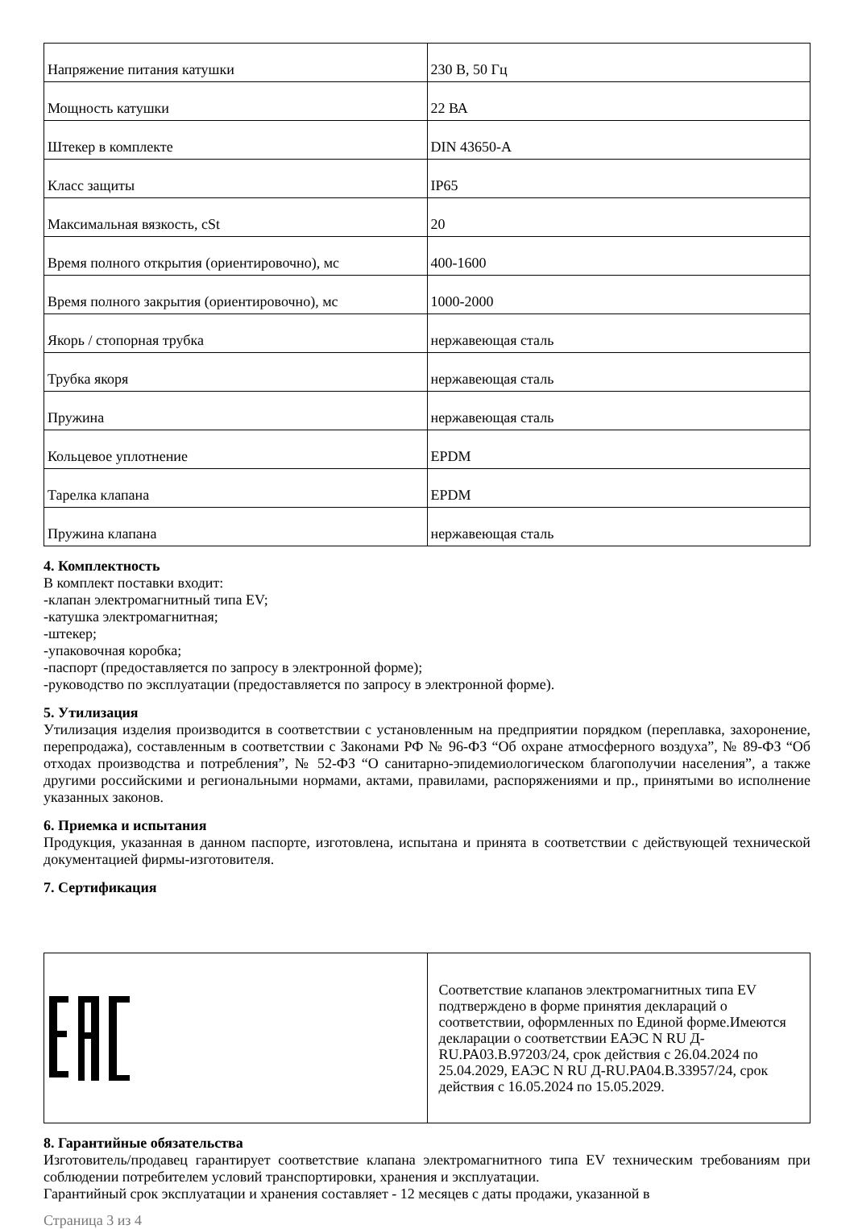| Напряжение питания катушки | 230 В, 50 Гц |
| Мощность катушки | 22 ВА |
| Штекер в комплекте | DIN 43650-A |
| Класс защиты | IP65 |
| Максимальная вязкость, cSt | 20 |
| Время полного открытия (ориентировочно), мс | 400-1600 |
| Время полного закрытия (ориентировочно), мс | 1000-2000 |
| Якорь / стопорная трубка | нержавеющая сталь |
| Трубка якоря | нержавеющая сталь |
| Пружина | нержавеющая сталь |
| Кольцевое уплотнение | EPDM |
| Тарелка клапана | EPDM |
| Пружина клапана | нержавеющая сталь |
4. Комплектность
В комплект поставки входит:
-клапан электромагнитный типа EV;
-катушка электромагнитная;
-штекер;
-упаковочная коробка;
-паспорт (предоставляется по запросу в электронной форме);
-руководство по эксплуатации (предоставляется по запросу в электронной форме).
5. Утилизация
Утилизация изделия производится в соответствии с установленным на предприятии порядком (переплавка, захоронение, перепродажа), составленным в соответствии с Законами РФ № 96-ФЗ “Об охране атмосферного воздуха”, № 89-ФЗ “Об отходах производства и потребления”, № 52-ФЗ “О санитарно-эпидемиологическом благополучии населения”, а также другими российскими и региональными нормами, актами, правилами, распоряжениями и пр., принятыми во исполнение указанных законов.
6. Приемка и испытания
Продукция, указанная в данном паспорте, изготовлена, испытана и принята в соответствии с действующей технической документацией фирмы-изготовителя.
7. Сертификация
| | Соответствие клапанов электромагнитных типа EV подтверждено в форме принятия деклараций о соответствии, оформленных по Единой форме.Имеются декларации о соответствии ЕАЭС N RU Д-RU.PA03.B.97203/24, срок действия с 26.04.2024 по 25.04.2029, ЕАЭС N RU Д-RU.PA04.B.33957/24, срок действия с 16.05.2024 по 15.05.2029. |
8. Гарантийные обязательства
Изготовитель/продавец гарантирует соответствие клапана электромагнитного типа EV техническим требованиям при соблюдении потребителем условий транспортировки, хранения и эксплуатации.
Гарантийный срок эксплуатации и хранения составляет - 12 месяцев с даты продажи, указанной в
Страница 3 из 4